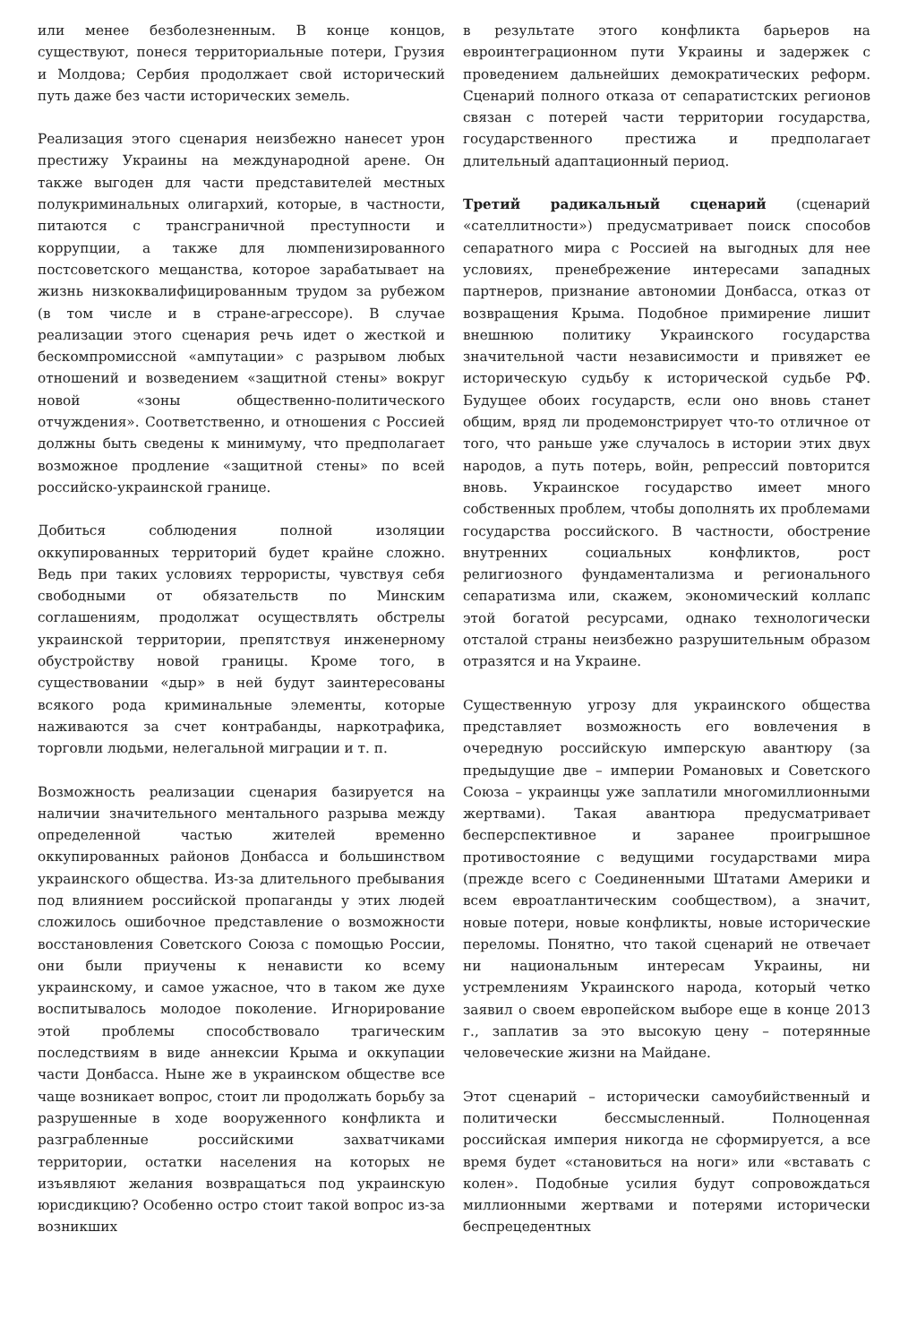или менее безболезненным. В конце концов, существуют, понеся территориальные потери, Грузия и Молдова; Сербия продолжает свой исторический путь даже без части исторических земель.
Реализация этого сценария неизбежно нанесет урон престижу Украины на международной арене. Он также выгоден для части представителей местных полукриминальных олигархий, которые, в частности, питаются с трансграничной преступности и коррупции, а также для люмпенизированного постсоветского мещанства, которое зарабатывает на жизнь низкоквалифицированным трудом за рубежом (в том числе и в стране-агрессоре). В случае реализации этого сценария речь идет о жесткой и бескомпромиссной «ампутации» с разрывом любых отношений и возведением «защитной стены» вокруг новой «зоны общественно-политического отчуждения». Соответственно, и отношения с Россией должны быть сведены к минимуму, что предполагает возможное продление «защитной стены» по всей российско-украинской границе.
Добиться соблюдения полной изоляции оккупированных территорий будет крайне сложно. Ведь при таких условиях террористы, чувствуя себя свободными от обязательств по Минским соглашениям, продолжат осуществлять обстрелы украинской территории, препятствуя инженерному обустройству новой границы. Кроме того, в существовании «дыр» в ней будут заинтересованы всякого рода криминальные элементы, которые наживаются за счет контрабанды, наркотрафика, торговли людьми, нелегальной миграции и т. п.
Возможность реализации сценария базируется на наличии значительного ментального разрыва между определенной частью жителей временно оккупированных районов Донбасса и большинством украинского общества. Из-за длительного пребывания под влиянием российской пропаганды у этих людей сложилось ошибочное представление о возможности восстановления Советского Союза с помощью России, они были приучены к ненависти ко всему украинскому, и самое ужасное, что в таком же духе воспитывалось молодое поколение. Игнорирование этой проблемы способствовало трагическим последствиям в виде аннексии Крыма и оккупации части Донбасса. Ныне же в украинском обществе все чаще возникает вопрос, стоит ли продолжать борьбу за разрушенные в ходе вооруженного конфликта и разграбленные российскими захватчиками территории, остатки населения на которых не изъявляют желания возвращаться под украинскую юрисдикцию? Особенно остро стоит такой вопрос из-за возникших
в результате этого конфликта барьеров на евроинтеграционном пути Украины и задержек с проведением дальнейших демократических реформ. Сценарий полного отказа от сепаратистских регионов связан с потерей части территории государства, государственного престижа и предполагает длительный адаптационный период.
Третий радикальный сценарий (сценарий «сателлитности») предусматривает поиск способов сепаратного мира с Россией на выгодных для нее условиях, пренебрежение интересами западных партнеров, признание автономии Донбасса, отказ от возвращения Крыма. Подобное примирение лишит внешнюю политику Украинского государства значительной части независимости и привяжет ее историческую судьбу к исторической судьбе РФ. Будущее обоих государств, если оно вновь станет общим, вряд ли продемонстрирует что-то отличное от того, что раньше уже случалось в истории этих двух народов, а путь потерь, войн, репрессий повторится вновь. Украинское государство имеет много собственных проблем, чтобы дополнять их проблемами государства российского. В частности, обострение внутренних социальных конфликтов, рост религиозного фундаментализма и регионального сепаратизма или, скажем, экономический коллапс этой богатой ресурсами, однако технологически отсталой страны неизбежно разрушительным образом отразятся и на Украине.
Существенную угрозу для украинского общества представляет возможность его вовлечения в очередную российскую имперскую авантюру (за предыдущие две – империи Романовых и Советского Союза – украинцы уже заплатили многомиллионными жертвами). Такая авантюра предусматривает бесперспективное и заранее проигрышное противостояние с ведущими государствами мира (прежде всего с Соединенными Штатами Америки и всем евроатлантическим сообществом), а значит, новые потери, новые конфликты, новые исторические переломы. Понятно, что такой сценарий не отвечает ни национальным интересам Украины, ни устремлениям Украинского народа, который четко заявил о своем европейском выборе еще в конце 2013 г., заплатив за это высокую цену – потерянные человеческие жизни на Майдане.
Этот сценарий – исторически самоубийственный и политически бессмысленный. Полноценная российская империя никогда не сформируется, а все время будет «становиться на ноги» или «вставать с колен». Подобные усилия будут сопровождаться миллионными жертвами и потерями исторически беспрецедентных